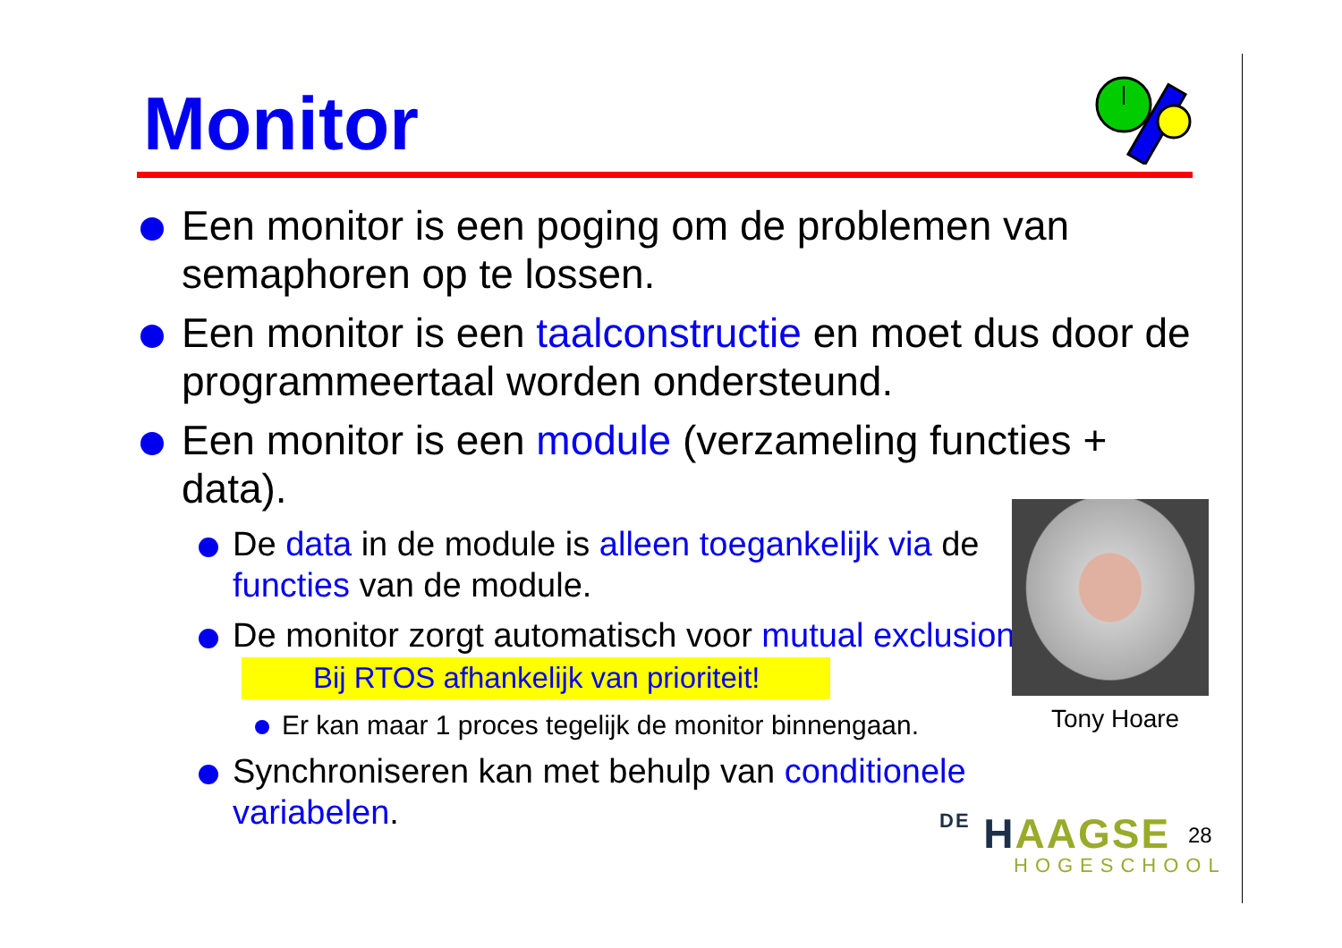Monitor
Een monitor is een poging om de problemen van semaphoren op te lossen.
Een monitor is een taalconstructie en moet dus door de programmeertaal worden ondersteund.
Een monitor is een module (verzameling functies + data).
De data in de module is alleen toegankelijk via de functies van de module.
De monitor zorgt automatisch voor mutual exclusion. Bij RTOS afhankelijk van prioriteit!
Er kan maar 1 proces tegelijk de monitor binnengaan.
Synchroniseren kan met behulp van conditionele variabelen.
Tony Hoare
DE HAAGSE
HOGESCHOOL
28